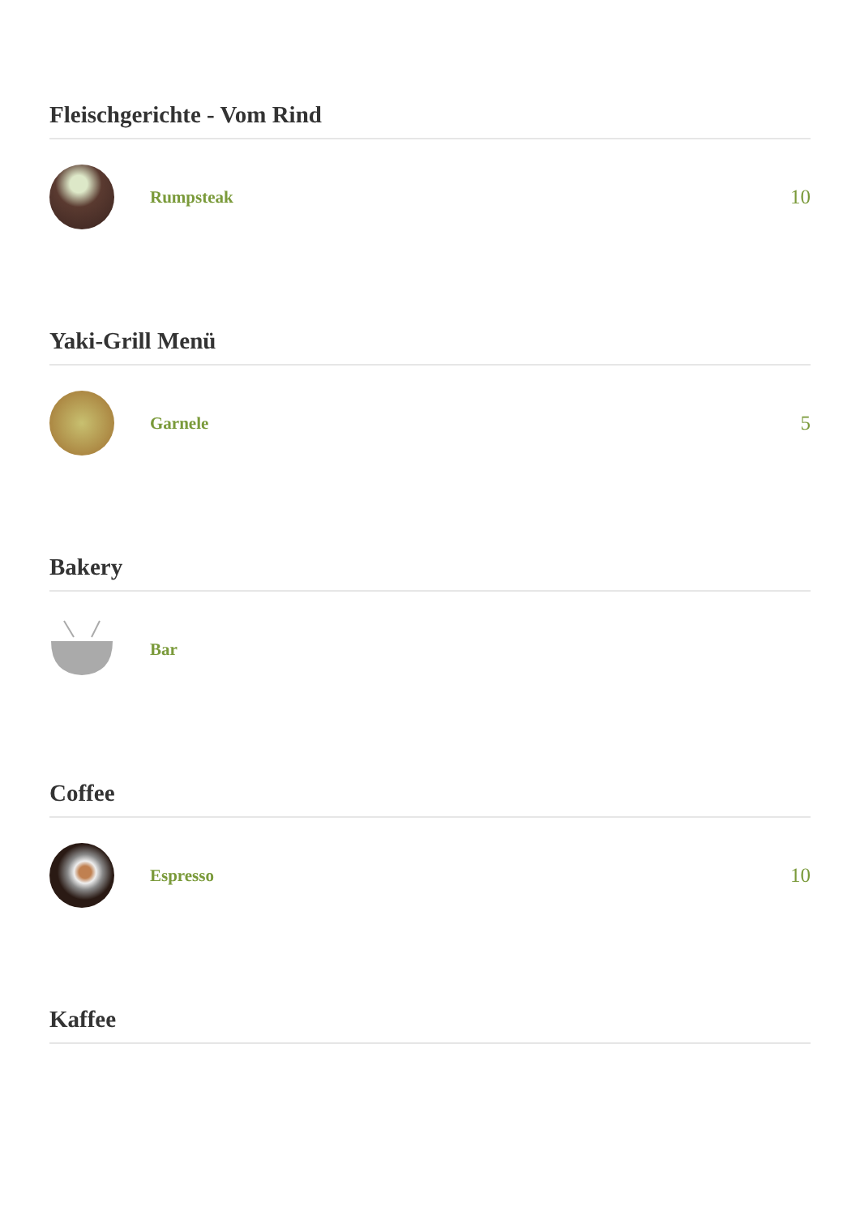Fleischgerichte - Vom Rind
Rumpsteak
10
Yaki-Grill Menü
Garnele
5
Bakery
Bar
Coffee
Espresso
10
Kaffee